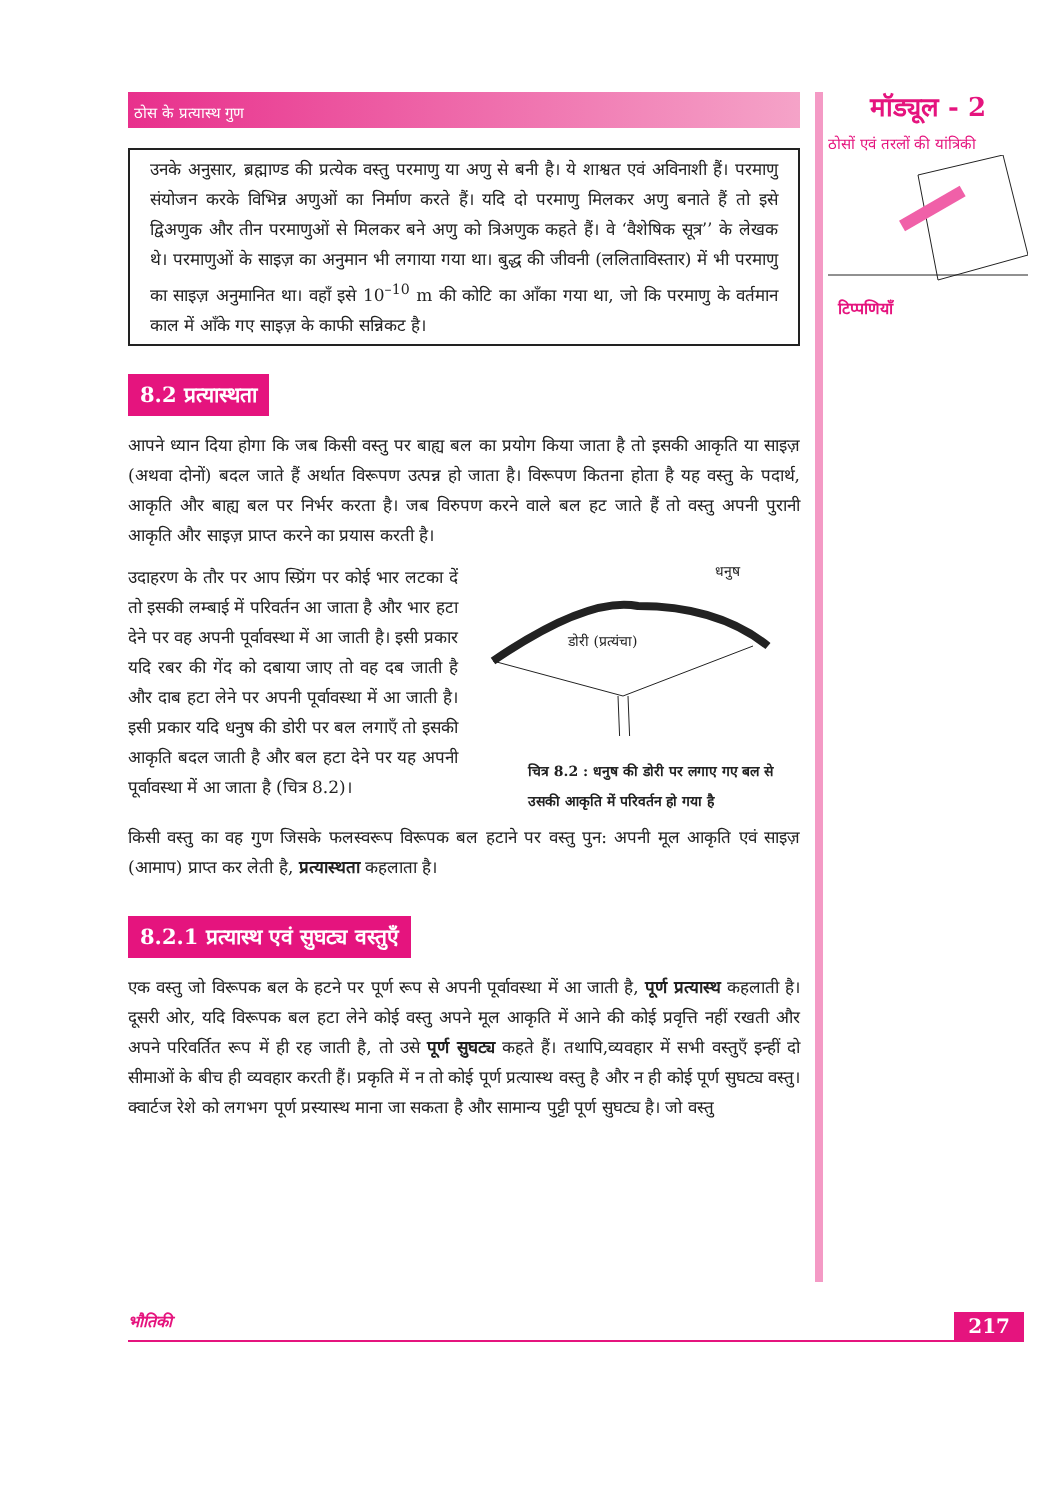मॉड्यूल - 2
ठोसों एवं तरलों की यांत्रिकी
टिप्पणियाँ
ठोस के प्रत्यास्थ गुण
उनके अनुसार, ब्रह्माण्ड की प्रत्येक वस्तु परमाणु या अणु से बनी है। ये शाश्वत एवं अविनाशी हैं। परमाणु संयोजन करके विभिन्न अणुओं का निर्माण करते हैं। यदि दो परमाणु मिलकर अणु बनाते हैं तो इसे द्विअणुक और तीन परमाणुओं से मिलकर बने अणु को त्रिअणुक कहते हैं। वे ‘वैशेषिक सूत्र’’ के लेखक थे। परमाणुओं के साइज़ का अनुमान भी लगाया गया था। बुद्ध की जीवनी (ललिताविस्तार) में भी परमाणु का साइज़ अनुमानित था। वहाँ इसे 10<sup>–10</sup> m की कोटि का आँका गया था, जो कि परमाणु के वर्तमान काल में आँके गए साइज़ के काफी सन्निकट है।
8.2 प्रत्यास्थता
आपने ध्यान दिया होगा कि जब किसी वस्तु पर बाह्य बल का प्रयोग किया जाता है तो इसकी आकृति या साइज़ (अथवा दोनों) बदल जाते हैं अर्थात विरूपण उत्पन्न हो जाता है। विरूपण कितना होता है यह वस्तु के पदार्थ, आकृति और बाह्य बल पर निर्भर करता है। जब विरुपण करने वाले बल हट जाते हैं तो वस्तु अपनी पुरानी आकृति और साइज़ प्राप्त करने का प्रयास करती है।
उदाहरण के तौर पर आप स्प्रिंग पर कोई भार लटका दें तो इसकी लम्बाई में परिवर्तन आ जाता है और भार हटा देने पर वह अपनी पूर्वावस्था में आ जाती है। इसी प्रकार यदि रबर की गेंद को दबाया जाए तो वह दब जाती है और दाब हटा लेने पर अपनी पूर्वावस्था में आ जाती है। इसी प्रकार यदि धनुष की डोरी पर बल लगाएँ तो इसकी आकृति बदल जाती है और बल हटा देने पर यह अपनी पूर्वावस्था में आ जाता है (चित्र 8.2)।
धनुष
डोरी (प्रत्यंचा)
चित्र 8.2 : धनुष की डोरी पर लगाए गए बल से उसकी आकृति में परिवर्तन हो गया है
किसी वस्तु का वह गुण जिसके फलस्वरूप विरूपक बल हटाने पर वस्तु पुन: अपनी मूल आकृति एवं साइज़ (आमाप) प्राप्त कर लेती है, प्रत्यास्थता कहलाता है।
8.2.1 प्रत्यास्थ एवं सुघट्य वस्तुएँ
एक वस्तु जो विरूपक बल के हटने पर पूर्ण रूप से अपनी पूर्वावस्था में आ जाती है, पूर्ण प्रत्यास्थ कहलाती है। दूसरी ओर, यदि विरूपक बल हटा लेने कोई वस्तु अपने मूल आकृति में आने की कोई प्रवृत्ति नहीं रखती और अपने परिवर्तित रूप में ही रह जाती है, तो उसे पूर्ण सुघट्य कहते हैं। तथापि,व्यवहार में सभी वस्तुएँ इन्हीं दो सीमाओं के बीच ही व्यवहार करती हैं। प्रकृति में न तो कोई पूर्ण प्रत्यास्थ वस्तु है और न ही कोई पूर्ण सुघट्य वस्तु। क्वार्टज रेशे को लगभग पूर्ण प्रस्यास्थ माना जा सकता है और सामान्य पुट्टी पूर्ण सुघट्य है। जो वस्तु
भौतिकी 217